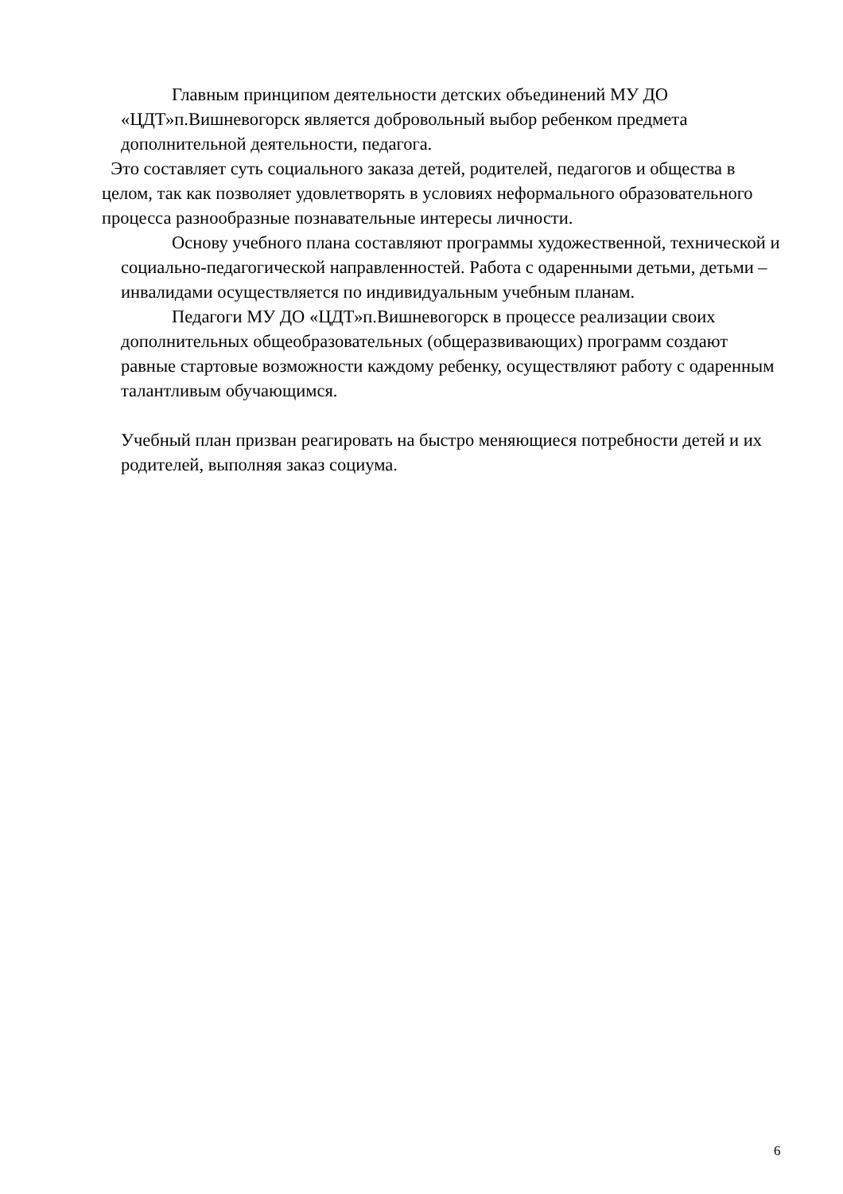Главным принципом деятельности детских объединений МУ ДО «ЦДТ»п.Вишневогорск является добровольный выбор ребенком предмета дополнительной деятельности, педагога.
Это составляет суть социального заказа детей, родителей, педагогов и общества в целом, так как позволяет удовлетворять в условиях неформального образовательного процесса разнообразные познавательные интересы личности.
Основу учебного плана составляют программы художественной, технической и социально-педагогической направленностей. Работа с одаренными детьми, детьми – инвалидами осуществляется по индивидуальным учебным планам.
Педагоги МУ ДО «ЦДТ»п.Вишневогорск в процессе реализации своих дополнительных общеобразовательных (общеразвивающих) программ создают равные стартовые возможности каждому ребенку, осуществляют работу с одаренным талантливым обучающимся.
Учебный план призван реагировать на быстро меняющиеся потребности детей и их родителей, выполняя заказ социума.
6